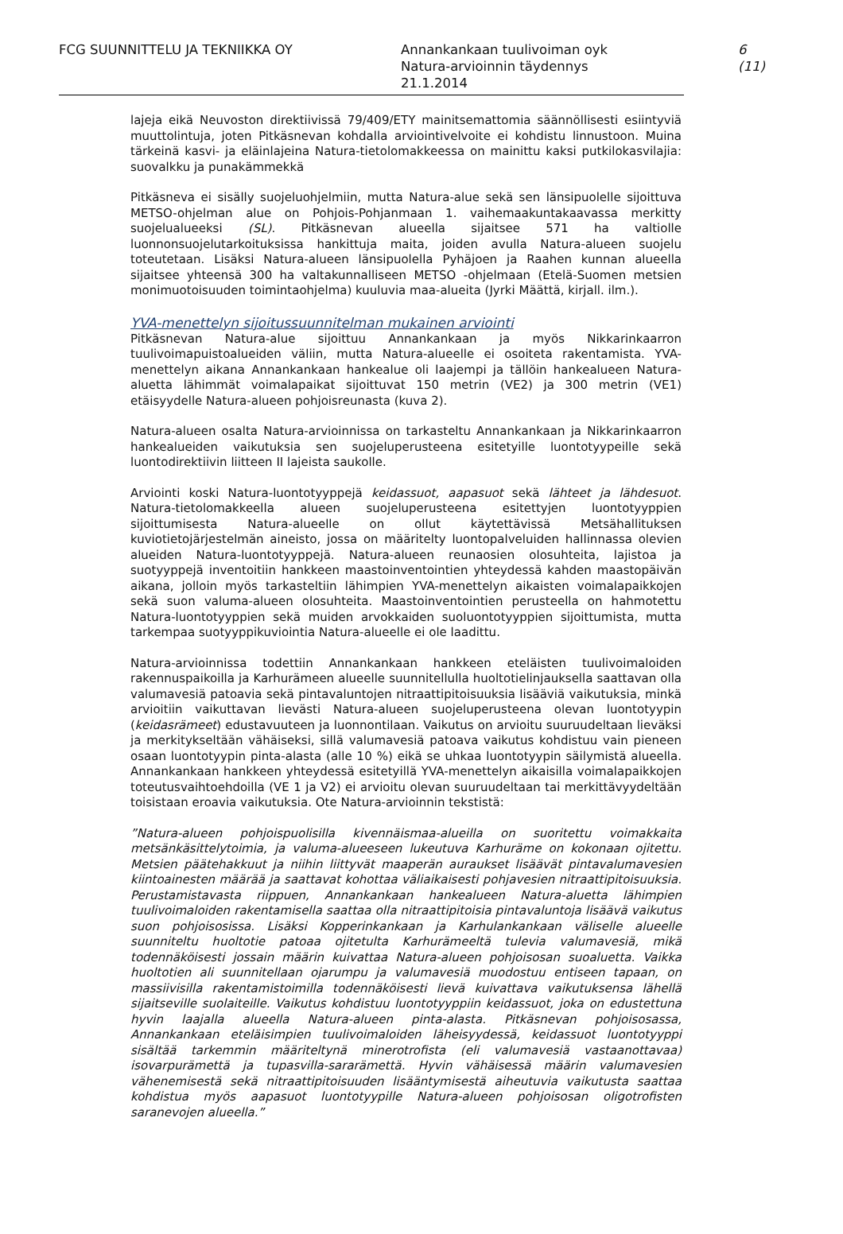FCG SUUNNITTELU JA TEKNIIKKA OY Annankankaan tuulivoiman oyk
Natura-arvioinnin täydennys
21.1.2014
6 (11)
lajeja eikä Neuvoston direktiivissä 79/409/ETY mainitsemattomia säännöllisesti esiintyviä muuttolintuja, joten Pitkäsnevan kohdalla arviointivelvoite ei kohdistu linnustoon. Muina tärkeinä kasvi- ja eläinlajeina Natura-tietolomakkeessa on mainittu kaksi putkilokasvilajia: suovalkku ja punakämmekkä
Pitkäsneva ei sisälly suojeluohjelmiin, mutta Natura-alue sekä sen länsipuolelle sijoittuva METSO-ohjelman alue on Pohjois-Pohjanmaan 1. vaihemaakuntakaavassa merkitty suojelualueeksi (SL). Pitkäsnevan alueella sijaitsee 571 ha valtiolle luonnonsuojelutarkoituksissa hankittuja maita, joiden avulla Natura-alueen suojelu toteutetaan. Lisäksi Natura-alueen länsipuolella Pyhäjoen ja Raahen kunnan alueella sijaitsee yhteensä 300 ha valtakunnalliseen METSO -ohjelmaan (Etelä-Suomen metsien monimuotoisuuden toimintaohjelma) kuuluvia maa-alueita (Jyrki Määttä, kirjall. ilm.).
YVA-menettelyn sijoitussuunnitelman mukainen arviointi
Pitkäsnevan Natura-alue sijoittuu Annankankaan ja myös Nikkarinkaarron tuulivoimapuistoalueiden väliin, mutta Natura-alueelle ei osoiteta rakentamista. YVA-menettelyn aikana Annankankaan hankealue oli laajempi ja tällöin hankealueen Natura-aluetta lähimmät voimalapaikat sijoittuvat 150 metrin (VE2) ja 300 metrin (VE1) etäisyydelle Natura-alueen pohjoisreunasta (kuva 2).
Natura-alueen osalta Natura-arvioinnissa on tarkasteltu Annankankaan ja Nikkarinkaarron hankealueiden vaikutuksia sen suojeluperusteena esitetyille luontotyypeille sekä luontodirektiivin liitteen II lajeista saukolle.
Arviointi koski Natura-luontotyyppejä keidassuot, aapasuot sekä lähteet ja lähdesuot. Natura-tietolomakkeella alueen suojeluperusteena esitettyjen luontotyyppien sijoittumisesta Natura-alueelle on ollut käytettävissä Metsähallituksen kuviotietojärjestelmän aineisto, jossa on määritelty luontopalveluiden hallinnassa olevien alueiden Natura-luontotyyppejä. Natura-alueen reunaosien olosuhteita, lajistoa ja suotyyppejä inventoitiin hankkeen maastoinventointien yhteydessä kahden maastopäivän aikana, jolloin myös tarkasteltiin lähimpien YVA-menettelyn aikaisten voimalapaikkojen sekä suon valuma-alueen olosuhteita. Maastoinventointien perusteella on hahmotettu Natura-luontotyyppien sekä muiden arvokkaiden suoluontotyyppien sijoittumista, mutta tarkempaa suotyyppikuviointia Natura-alueelle ei ole laadittu.
Natura-arvioinnissa todettiin Annankankaan hankkeen eteläisten tuulivoimaloiden rakennuspaikoilla ja Karhurämeen alueelle suunnitellulla huoltotielinjauksella saattavan olla valumavesiä patoavia sekä pintavaluntojen nitraattipitoisuuksia lisääviä vaikutuksia, minkä arvioitiin vaikuttavan lievästi Natura-alueen suojeluperusteena olevan luontotyypin (keidasrämeet) edustavuuteen ja luonnontilaan. Vaikutus on arvioitu suuruudeltaan lieväksi ja merkitykseltään vähäiseksi, sillä valumavesiä patoava vaikutus kohdistuu vain pieneen osaan luontotyypin pinta-alasta (alle 10 %) eikä se uhkaa luontotyypin säilymistä alueella. Annankankaan hankkeen yhteydessä esitetyillä YVA-menettelyn aikaisilla voimalapaikkojen toteutusvaihtoehdoilla (VE 1 ja V2) ei arvioitu olevan suuruudeltaan tai merkittävyydeltään toisistaan eroavia vaikutuksia. Ote Natura-arvioinnin tekstistä:
”Natura-alueen pohjoispuolisilla kivennäismaa-alueilla on suoritettu voimakkaita metsänkäsittelytoimia, ja valuma-alueeseen lukeutuva Karhuräme on kokonaan ojitettu. Metsien päätehakkuut ja niihin liittyvät maaperän auraukset lisäävät pintavalumavesien kiintoainesten määrää ja saattavat kohottaa väliaikaisesti pohjavesien nitraattipitoisuuksia. Perustamistavasta riippuen, Annankankaan hankealueen Natura-aluetta lähimpien tuulivoimaloiden rakentamisella saattaa olla nitraattipitoisia pintavaluntoja lisäävä vaikutus suon pohjoisosissa. Lisäksi Kopperinkankaan ja Karhulankankaan väliselle alueelle suunniteltu huoltotie patoaa ojitetulta Karhurämeeltä tulevia valumavesiä, mikä todennäköisesti jossain määrin kuivattaa Natura-alueen pohjoisosan suoaluetta. Vaikka huoltotien ali suunnitellaan ojarumpu ja valumavesiä muodostuu entiseen tapaan, on massiivisilla rakentamistoimilla todennäköisesti lievä kuivattava vaikutuksensa lähellä sijaitseville suolaiteille. Vaikutus kohdistuu luontotyyppiin keidassuot, joka on edustettuna hyvin laajalla alueella Natura-alueen pinta-alasta. Pitkäsnevan pohjoisosassa, Annankankaan eteläisimpien tuulivoimaloiden läheisyydessä, keidassuot luontotyyppi sisältää tarkemmin määriteltynä minerotrofista (eli valumavesiä vastaanottavaa) isovarpurämettä ja tupasvilla-sararämettä. Hyvin vähäisessä määrin valumavesien vähenemisestä sekä nitraattipitoisuuden lisääntymisestä aiheutuvia vaikutusta saattaa kohdistua myös aapasuot luontotyypille Natura-alueen pohjoisosan oligotrofisten saranevojen alueella.”